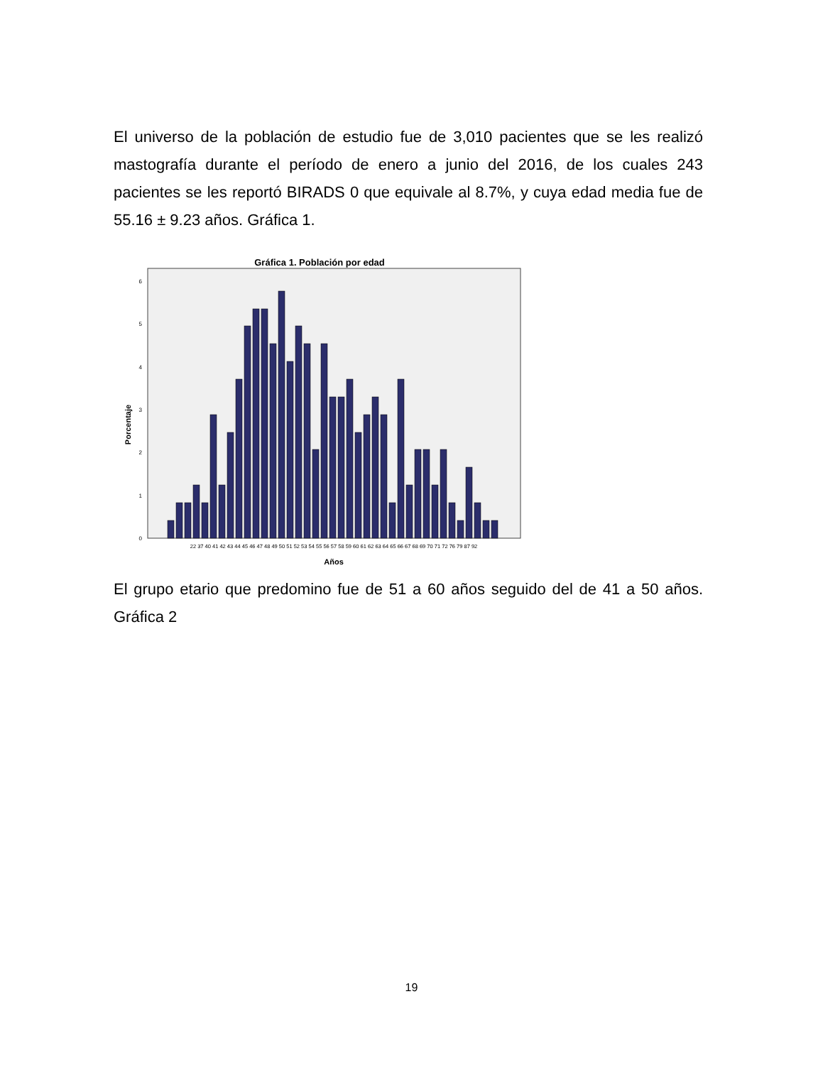El universo de la población de estudio fue de 3,010 pacientes que se les realizó mastografía durante el período de enero a junio del 2016, de los cuales 243 pacientes se les reportó BIRADS 0 que equivale al 8.7%, y cuya edad media fue de 55.16 ± 9.23 años. Gráfica 1.
Gráfica 1. Población por edad
0
1
2
3
4
5
6
Porcentaje
22 37 40 41 42 43 44 45 46 47 48 49 50 51 52 53 54 55 56 57 58 59 60 61 62 63 64 65 66 67 68 69 70 71 72 76 79 87 92
Años
El grupo etario que predomino fue de 51 a 60 años seguido del de 41 a 50 años. Gráfica 2
19